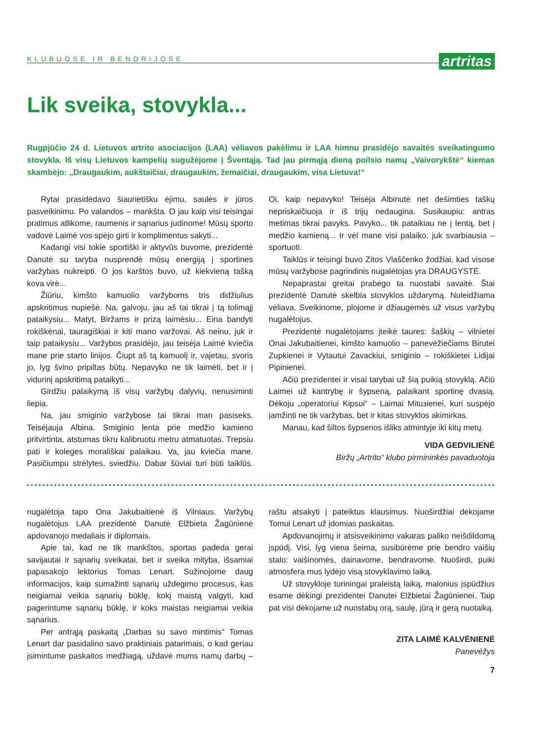KLUBUOSE IR BENDRIJOSE
artritas
Lik sveika, stovykla...
Rugpjūčio 24 d. Lietuvos artrito asociacijos (LAA) vėliavos pakėlimu ir LAA himnu prasidėjo savaitės sveikatingumo stovykla. Iš visų Lietuvos kampelių sugužėjome į Šventąją. Tad jau pirmąją dieną poilsio namų „Vaivorykštė“ kiemas skambėjo: „Draugaukim, aukštaičiai, draugaukim, žemaičiai, draugaukim, visa Lietuva!“
Rytai prasidėdavo šiaurietišku ėjimu, saulės ir jūros pasveikinimu. Po valandos – mankšta. O jau kaip visi teisingai pratimus atlikome, raumenis ir sąnarius judinome! Mūsų sporto vadovė Laimė vos spėjo girti ir komplimentus sakyti...
Kadangi visi tokie sportiški ir aktyvūs buvome, prezidentė Danutė su taryba nusprendė mūsų energiją į sportines varžybas nukreipti. O jos karštos buvo, už kiekvieną tašką kova virė...
Žiūriu, kimšto kamuolio varžyboms tris didžiulius apskritimus nupiešė. Na, galvoju, jau aš tai tikrai į tą tolimąjį pataikysiu... Matyt, Biržams ir prizą laimėsiu... Eina bandyti rokiškėnai, tauragiškiai ir kiti mano varžovai. Aš neinu, juk ir taip pataikysiu... Varžybos prasidėjo, jau teisėja Laimė kviečia mane prie starto linijos. Čiupt aš tą kamuolį ir, vajetau, svoris jo, lyg švino pripiltas būtų. Nepavyko ne tik laimėti, bet ir į vidurinį apskritimą pataikyti...
Girdžiu palaikymą iš visų varžybų dalyvių, nenusiminti liepia.
Na, jau smiginio varžybose tai tikrai man pasiseks. Teisėjauja Albina. Smiginio lenta prie medžio kamieno pritvirtinta, atstumas tikru kalibruotu metru atmatuotas. Trepsiu pati ir koleges morališkai palaikau. Va, jau kviečia mane. Pasičiumpu strėlytes, sviedžiu. Dabar šūviai turi būti taiklūs. Oi, kaip nepavyko! Teisėja Albinutė net dešimties taškų nepriskaičiuoja ir iš trijų nedaugina. Susikaupiu: antras metimas tikrai pavyks. Pavyko... tik pataikiau ne į lentą, bet į medžio kamieną... Ir vėl mane visi palaiko, juk svarbiausia – sportuoti.
Taiklūs ir teisingi buvo Zitos Vlaščenko žodžiai, kad visose mūsų varžybose pagrindinis nugalėtojas yra DRAUGYSTĖ.
Nepaprastai greitai prabėgo ta nuostabi savaitė. Štai prezidentė Danutė skelbia stovyklos uždarymą. Nuleidžiama vėliava. Sveikinome, plojome ir džiaugėmės už visus varžybų nugalėtojus.
Prezidentė nugalėtojams įteikė taures: šaškių – vilnietei Onai Jakubaitienei, kimšto kamuolio – panevėžiečiams Birutei Zupkienei ir Vytautui Zavackiui, smiginio – rokiškietei Lidijai Pipinienei.
Ačiū prezidentei ir visai tarybai už šią puikią stovyklą. Ačiū Laimei už kantrybę ir šypseną, palaikant sportinę dvasią. Dėkoju „operatoriui Kipsui“ – Laimai Mituзienei, kuri suspėjo įamžinti ne tik varžybas, bet ir kitas stovyklos akimirkas.
Manau, kad šiltos šypsenos išliks atmintyje iki kitų metų.
VIDA GEDVILIENĖ
Biržų „Artrito“ klubo pirmininkės pavaduotoja
nugalėtoja tapo Ona Jakubaitienė iš Vilniaus. Varžybų nugalėtojus LAA prezidentė Danutė Elžbieta Žagūnienė apdovanojo medaliais ir diplomais.
Apie tai, kad ne tik mankštos, sportas padeda gerai savijautai ir sąnarių sveikatai, bet ir sveika mityba, išsamiai papasakojo lektorius Tomas Lenart. Sužinojome daug informacijos, kaip sumažinti sąnarių uždegimo procesus, kas neigiamai veikia sąnarių būklę, kokį maistą valgyti, kad pagerintume sąnarių būklę, ir koks maistas neigiamai veikia sąnarius.
Per antrąją paskaitą „Darbas su savo mintimis“ Tomas Lenart dar pasidalino savo praktiniais patarimais, o kad geriau įsimintume paskaitos medžiagą, uždavė mums namų darbų – raštu atsakyti į pateiktus klausimus. Nuoširdžiai dėkojame Tomui Lenart už įdomias paskaitas.
Apdovanojimų ir atsisveikinimo vakaras paliko neišdildomą įspūdį. Visi, lyg viena šeima, susibūrėme prie bendro vaišių stalo: vaišinomės, dainavome, bendravome. Nuoširdi, puiki atmosfera mus lydėjo visą stovyklavimo laiką.
Už stovykloje turiningai praleistą laiką, malonius įspūdžius esame dėkingi prezidentei Danutei Elžbietai Žagūnienei. Taip pat visi dėkojame už nuostabų orą, saulę, jūrą ir gerą nuotaiką.
ZITA LAIMĖ KALVĖNIENĖ
Panevėžys
7